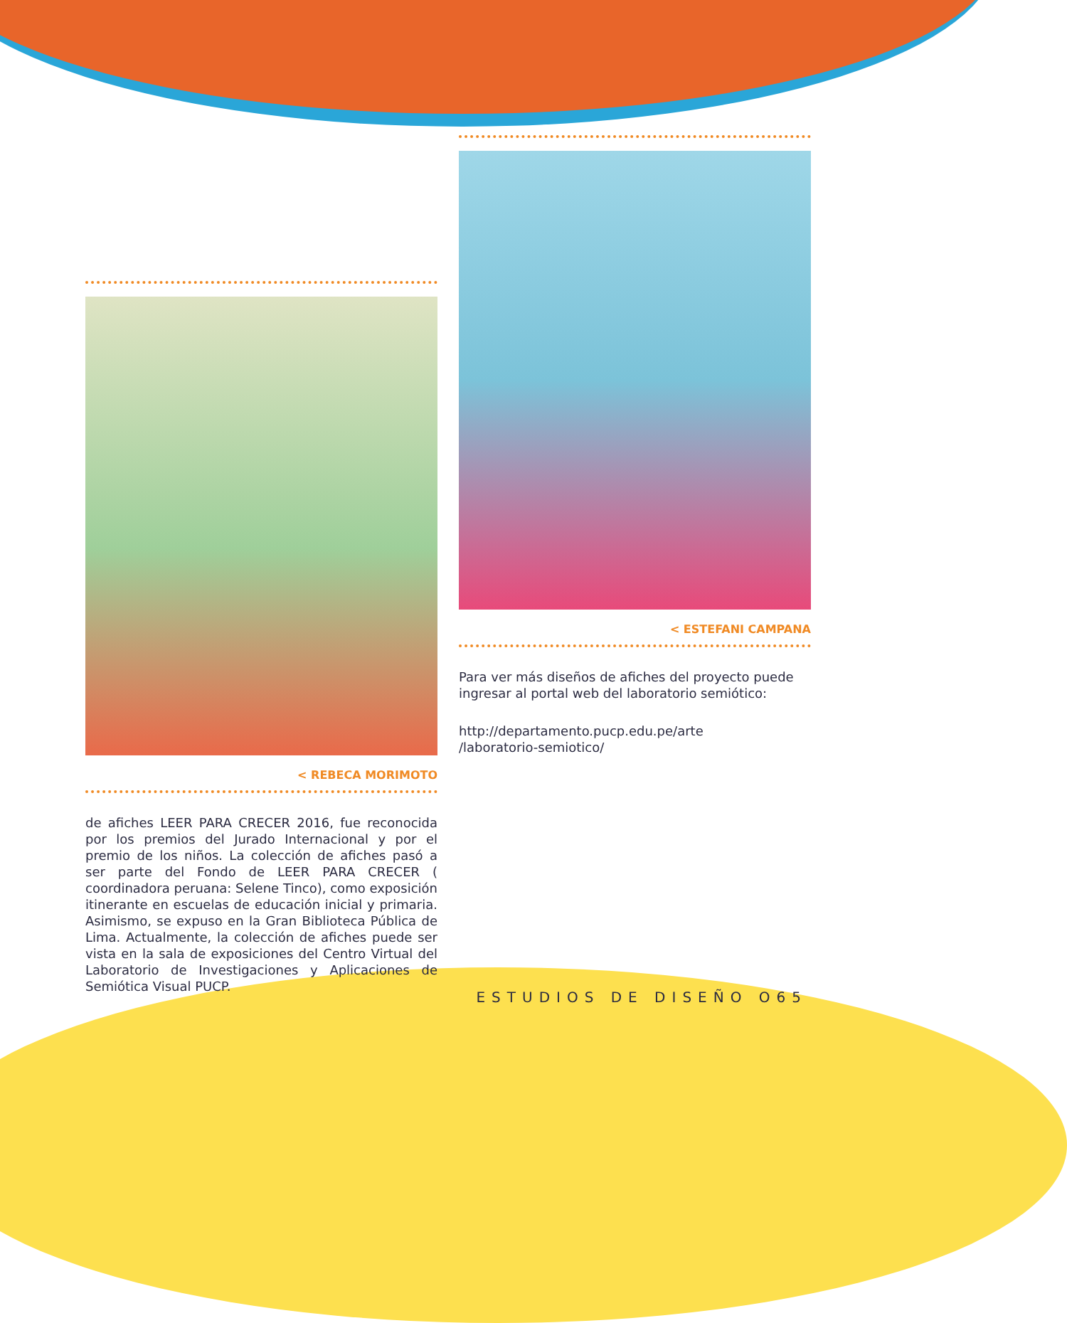< REBECA MORIMOTO
de afiches LEER PARA CRECER 2016, fue reconocida por los premios del Jurado Internacional y por el premio de los niños. La colección de afiches pasó a ser parte del Fondo de LEER PARA CRECER ( coordinadora peruana: Selene Tinco), como exposición itinerante en escuelas de educación inicial y primaria. Asimismo, se expuso en la Gran Biblioteca Pública de Lima. Actualmente, la colección de afiches puede ser vista en la sala de exposiciones del Centro Virtual del Laboratorio de Investigaciones y Aplicaciones de Semiótica Visual PUCP.
< ESTEFANI CAMPANA
Para ver más diseños de afiches del proyecto puede ingresar al portal web del laboratorio semiótico:
http://departamento.pucp.edu.pe/arte
/laboratorio-semiotico/
ESTUDIOS DE DISEÑO O65